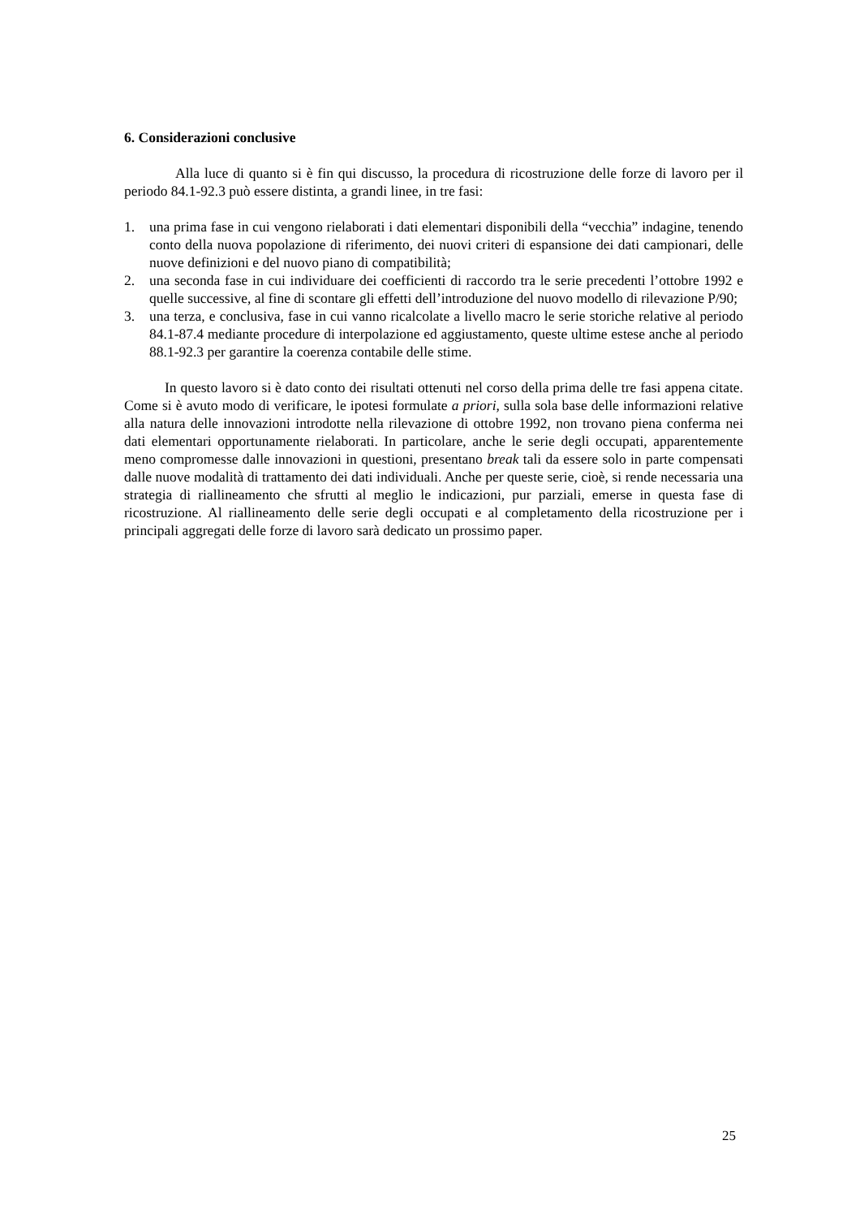6. Considerazioni conclusive
Alla luce di quanto si è fin qui discusso, la procedura di ricostruzione delle forze di lavoro per il periodo 84.1-92.3 può essere distinta, a grandi linee, in tre fasi:
1. una prima fase in cui vengono rielaborati i dati elementari disponibili della “vecchia” indagine, tenendo conto della nuova popolazione di riferimento, dei nuovi criteri di espansione dei dati campionari, delle nuove definizioni e del nuovo piano di compatibilità;
2. una seconda fase in cui individuare dei coefficienti di raccordo tra le serie precedenti l’ottobre 1992 e quelle successive, al fine di scontare gli effetti dell’introduzione del nuovo modello di rilevazione P/90;
3. una terza, e conclusiva, fase in cui vanno ricalcolate a livello macro le serie storiche relative al periodo 84.1-87.4 mediante procedure di interpolazione ed aggiustamento, queste ultime estese anche al periodo 88.1-92.3 per garantire la coerenza contabile delle stime.
In questo lavoro si è dato conto dei risultati ottenuti nel corso della prima delle tre fasi appena citate. Come si è avuto modo di verificare, le ipotesi formulate a priori, sulla sola base delle informazioni relative alla natura delle innovazioni introdotte nella rilevazione di ottobre 1992, non trovano piena conferma nei dati elementari opportunamente rielaborati. In particolare, anche le serie degli occupati, apparentemente meno compromesse dalle innovazioni in questioni, presentano break tali da essere solo in parte compensati dalle nuove modalità di trattamento dei dati individuali. Anche per queste serie, cioè, si rende necessaria una strategia di riallineamento che sfrutti al meglio le indicazioni, pur parziali, emerse in questa fase di ricostruzione. Al riallineamento delle serie degli occupati e al completamento della ricostruzione per i principali aggregati delle forze di lavoro sarà dedicato un prossimo paper.
25